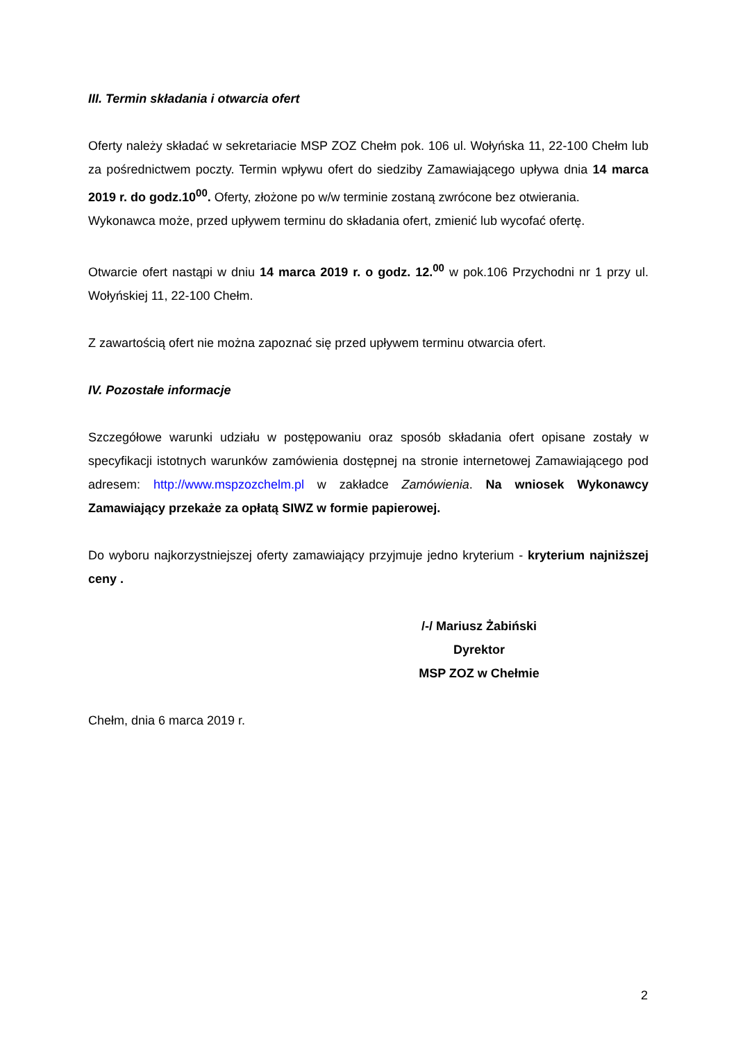III. Termin składania i otwarcia ofert
Oferty należy składać w sekretariacie MSP ZOZ Chełm pok. 106 ul. Wołyńska 11, 22-100 Chełm lub za pośrednictwem poczty. Termin wpływu ofert do siedziby Zamawiającego upływa dnia 14 marca 2019 r. do godz.10<sup>00</sup>. Oferty, złożone po w/w terminie zostaną zwrócone bez otwierania.
Wykonawca może, przed upływem terminu do składania ofert, zmienić lub wycofać ofertę.
Otwarcie ofert nastąpi w dniu 14 marca 2019 r. o godz. 12.<sup>00</sup> w pok.106 Przychodni nr 1 przy ul. Wołyńskiej 11, 22-100 Chełm.
Z zawartością ofert nie można zapoznać się przed upływem terminu otwarcia ofert.
IV. Pozostałe informacje
Szczegółowe warunki udziału w postępowaniu oraz sposób składania ofert opisane zostały w specyfikacji istotnych warunków zamówienia dostępnej na stronie internetowej Zamawiającego pod adresem: http://www.mspzozchelm.pl w zakładce Zamówienia. Na wniosek Wykonawcy Zamawiający przekaże za opłatą SIWZ w formie papierowej.
Do wyboru najkorzystniejszej oferty zamawiający przyjmuje jedno kryterium - kryterium najniższej ceny .
/-/ Mariusz Żabiński
Dyrektor
MSP ZOZ w Chełmie
Chełm, dnia 6 marca 2019 r.
2